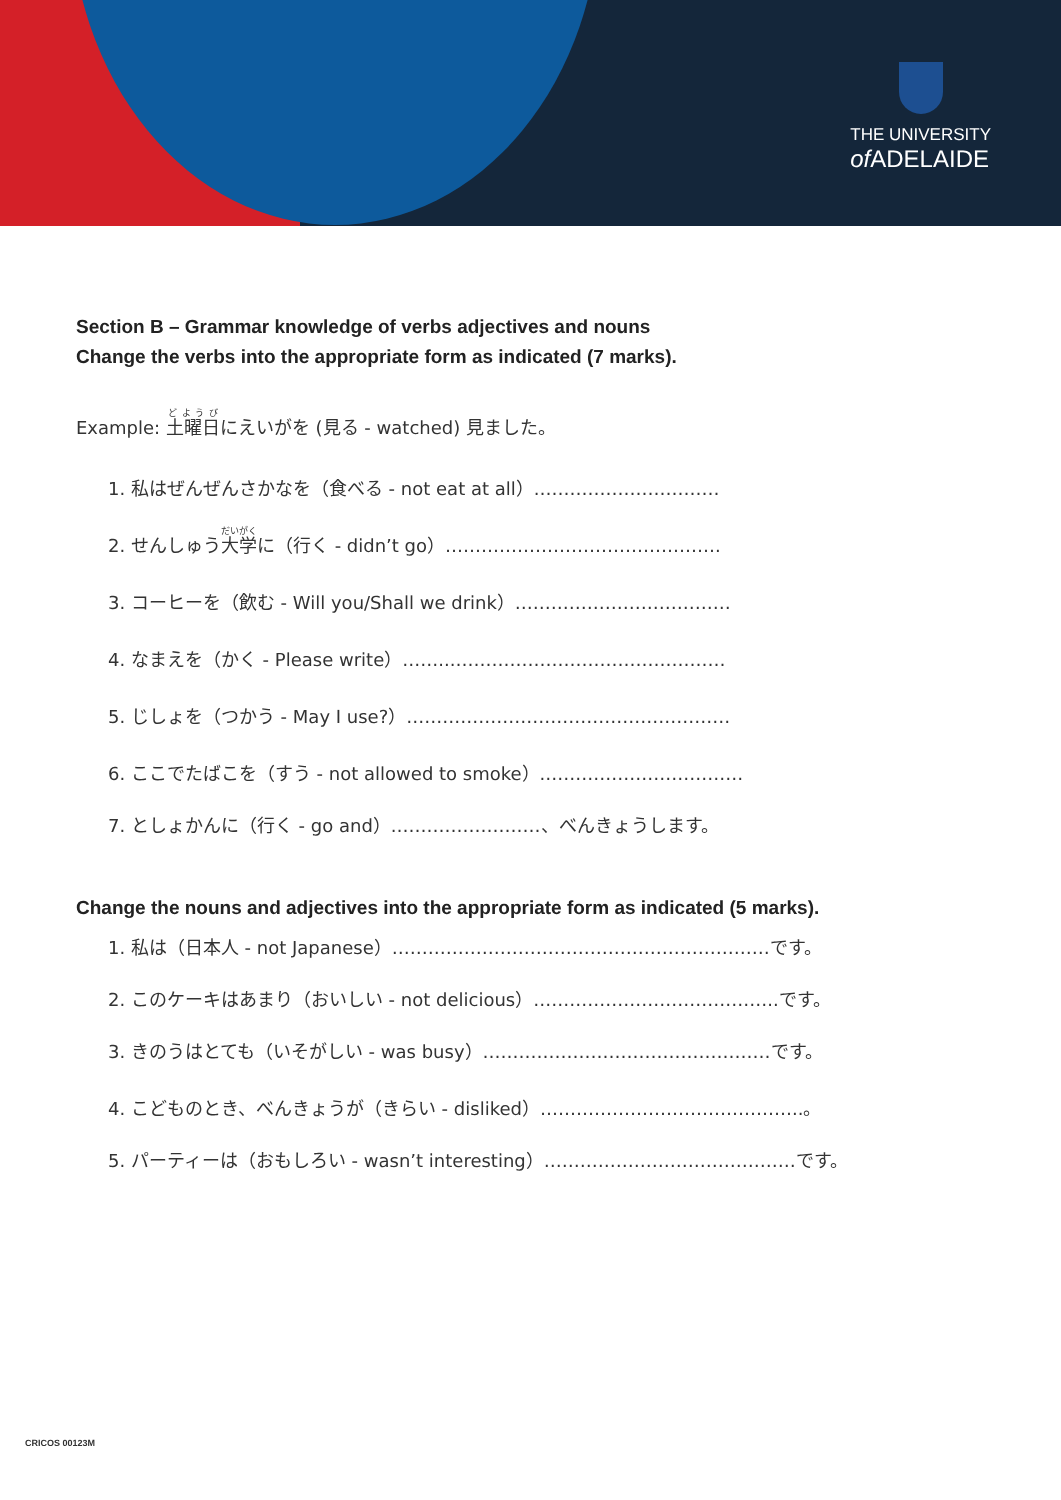THE UNIVERSITY
of ADELAIDE
Section B – Grammar knowledge of verbs adjectives and nouns
Change the verbs into the appropriate form as indicated (7 marks).
Example: 土曜日にえいがを (見る - watched) 見ました。
1. 私はぜんぜんさかなを（食べる - not eat at all）.…………………………
2. せんしゅう大学に（行く - didn’t go）……………………………………….
3. コーヒーを（飲む - Will you/Shall we drink）………………………………
4. なまえを（かく - Please write）……...………………………………………
5. じしょを（つかう - May I use?）………………………………………………
6. ここでたばこを（すう - not allowed to smoke）.……………………………
7. としょかんに（行く - go and）.……………………、べんきょうします。
Change the nouns and adjectives into the appropriate form as indicated (5 marks).
1. 私は（日本人 - not Japanese）………………………………………………………です。
2. このケーキはあまり（おいしい - not delicious）…………………………………..です。
3. きのうはとても（いそがしい - was busy）…………………………………………です。
4. こどものとき、べんきょうが（きらい - disliked）……………………………………..。
5. パーティーは（おもしろい - wasn’t interesting）……………………………………です。
CRICOS 00123M